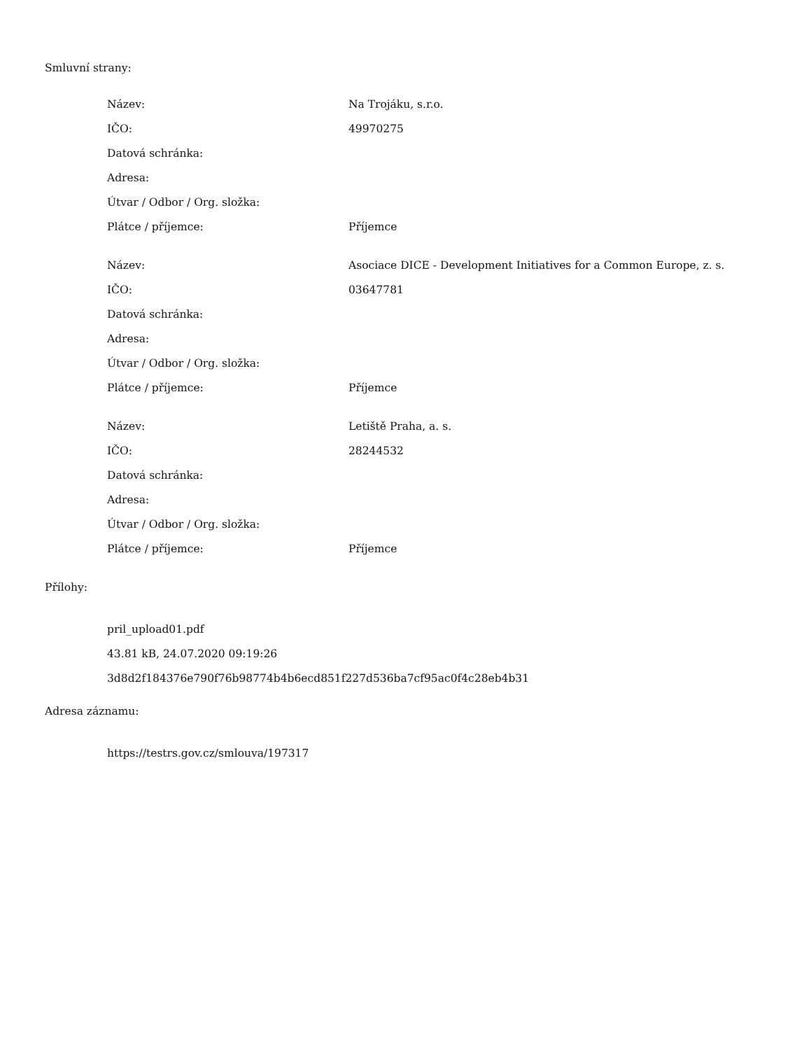Smluvní strany:
| Název: | Na Trojáku, s.r.o. |
| IČO: | 49970275 |
| Datová schránka: | |
| Adresa: | |
| Útvar / Odbor / Org. složka: | |
| Plátce / příjemce: | Příjemce |
| Název: | Asociace DICE - Development Initiatives for a Common Europe, z. s. |
| IČO: | 03647781 |
| Datová schránka: | |
| Adresa: | |
| Útvar / Odbor / Org. složka: | |
| Plátce / příjemce: | Příjemce |
| Název: | Letiště Praha, a. s. |
| IČO: | 28244532 |
| Datová schránka: | |
| Adresa: | |
| Útvar / Odbor / Org. složka: | |
| Plátce / příjemce: | Příjemce |
Přílohy:
pril_upload01.pdf
43.81 kB, 24.07.2020 09:19:26
3d8d2f184376e790f76b98774b4b6ecd851f227d536ba7cf95ac0f4c28eb4b31
Adresa záznamu:
https://testrs.gov.cz/smlouva/197317